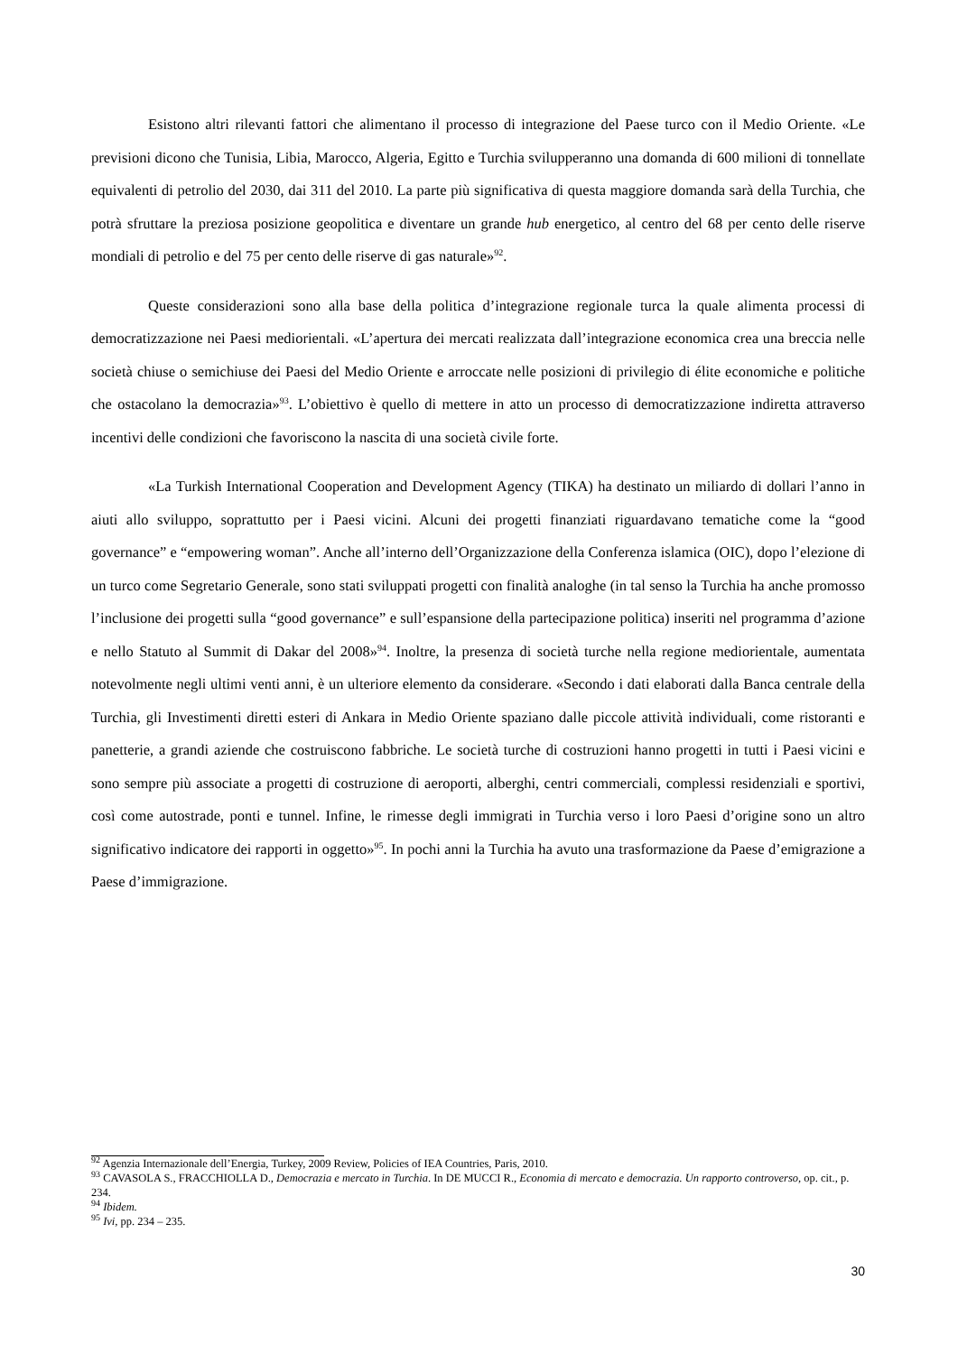Esistono altri rilevanti fattori che alimentano il processo di integrazione del Paese turco con il Medio Oriente. «Le previsioni dicono che Tunisia, Libia, Marocco, Algeria, Egitto e Turchia svilupperanno una domanda di 600 milioni di tonnellate equivalenti di petrolio del 2030, dai 311 del 2010. La parte più significativa di questa maggiore domanda sarà della Turchia, che potrà sfruttare la preziosa posizione geopolitica e diventare un grande hub energetico, al centro del 68 per cento delle riserve mondiali di petrolio e del 75 per cento delle riserve di gas naturale»<sup>92</sup>.
Queste considerazioni sono alla base della politica d’integrazione regionale turca la quale alimenta processi di democratizzazione nei Paesi mediorientali. «L’apertura dei mercati realizzata dall’integrazione economica crea una breccia nelle società chiuse o semichiuse dei Paesi del Medio Oriente e arroccate nelle posizioni di privilegio di élite economiche e politiche che ostacolano la democrazia»<sup>93</sup>. L’obiettivo è quello di mettere in atto un processo di democratizzazione indiretta attraverso incentivi delle condizioni che favoriscono la nascita di una società civile forte.
«La Turkish International Cooperation and Development Agency (TIKA) ha destinato un miliardo di dollari l’anno in aiuti allo sviluppo, soprattutto per i Paesi vicini. Alcuni dei progetti finanziati riguardavano tematiche come la “good governance” e “empowering woman”. Anche all’interno dell’Organizzazione della Conferenza islamica (OIC), dopo l’elezione di un turco come Segretario Generale, sono stati sviluppati progetti con finalità analoghe (in tal senso la Turchia ha anche promosso l’inclusione dei progetti sulla “good governance” e sull’espansione della partecipazione politica) inseriti nel programma d’azione e nello Statuto al Summit di Dakar del 2008»<sup>94</sup>. Inoltre, la presenza di società turche nella regione mediorientale, aumentata notevolmente negli ultimi venti anni, è un ulteriore elemento da considerare. «Secondo i dati elaborati dalla Banca centrale della Turchia, gli Investimenti diretti esteri di Ankara in Medio Oriente spaziano dalle piccole attività individuali, come ristoranti e panetterie, a grandi aziende che costruiscono fabbriche. Le società turche di costruzioni hanno progetti in tutti i Paesi vicini e sono sempre più associate a progetti di costruzione di aeroporti, alberghi, centri commerciali, complessi residenziali e sportivi, così come autostrade, ponti e tunnel. Infine, le rimesse degli immigrati in Turchia verso i loro Paesi d’origine sono un altro significativo indicatore dei rapporti in oggetto»<sup>95</sup>. In pochi anni la Turchia ha avuto una trasformazione da Paese d’emigrazione a Paese d’immigrazione.
<sup>92</sup> Agenzia Internazionale dell’Energia, Turkey, 2009 Review, Policies of IEA Countries, Paris, 2010.
<sup>93</sup> CAVASOLA S., FRACCHIOLLA D., Democrazia e mercato in Turchia. In DE MUCCI R., Economia di mercato e democrazia. Un rapporto controverso, op. cit., p. 234.
<sup>94</sup> Ibidem.
<sup>95</sup> Ivi, pp. 234 – 235.
30